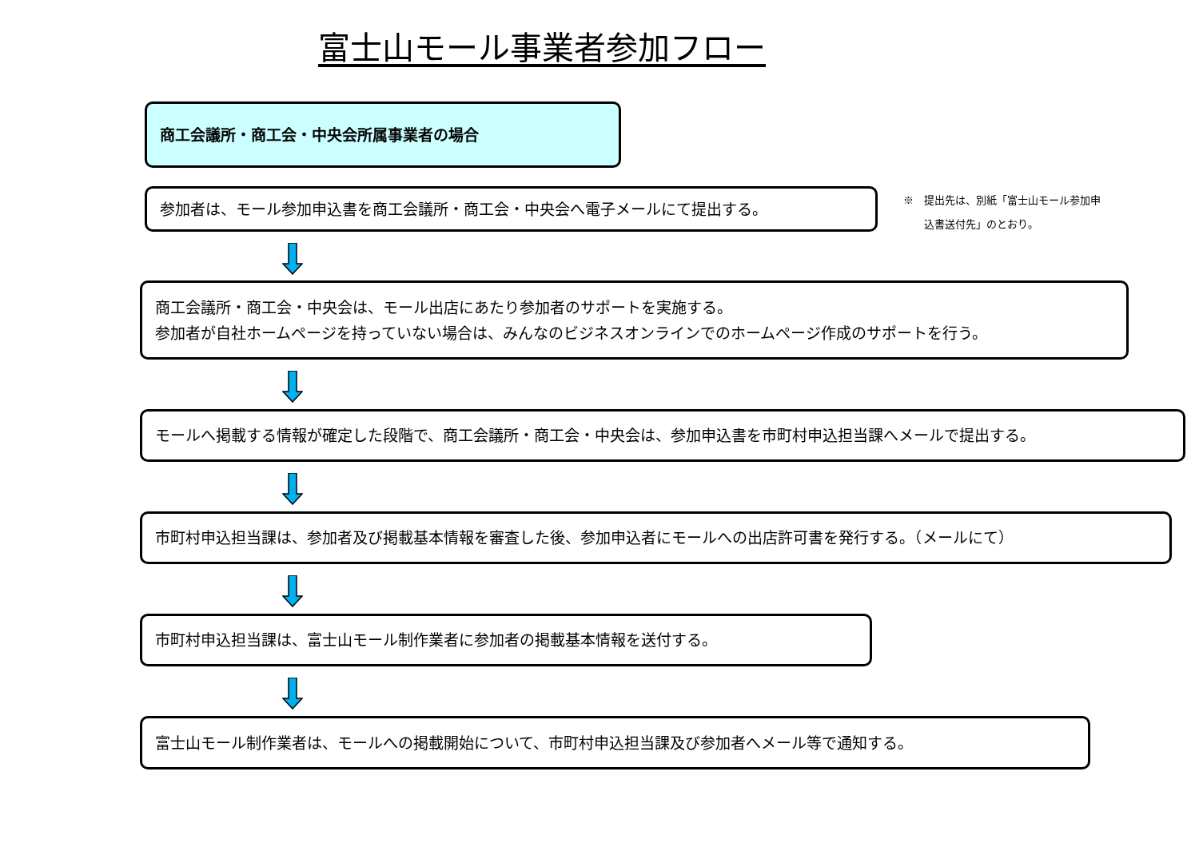富士山モール事業者参加フロー
商工会議所・商工会・中央会所属事業者の場合
参加者は、モール参加申込書を商工会議所・商工会・中央会へ電子メールにて提出する。
※　提出先は、別紙「富士山モール参加申
　　込書送付先」のとおり。
商工会議所・商工会・中央会は、モール出店にあたり参加者のサポートを実施する。
参加者が自社ホームページを持っていない場合は、みんなのビジネスオンラインでのホームページ作成のサポートを行う。
モールへ掲載する情報が確定した段階で、商工会議所・商工会・中央会は、参加申込書を市町村申込担当課へメールで提出する。
市町村申込担当課は、参加者及び掲載基本情報を審査した後、参加申込者にモールへの出店許可書を発行する。（メールにて）
市町村申込担当課は、富士山モール制作業者に参加者の掲載基本情報を送付する。
富士山モール制作業者は、モールへの掲載開始について、市町村申込担当課及び参加者へメール等で通知する。